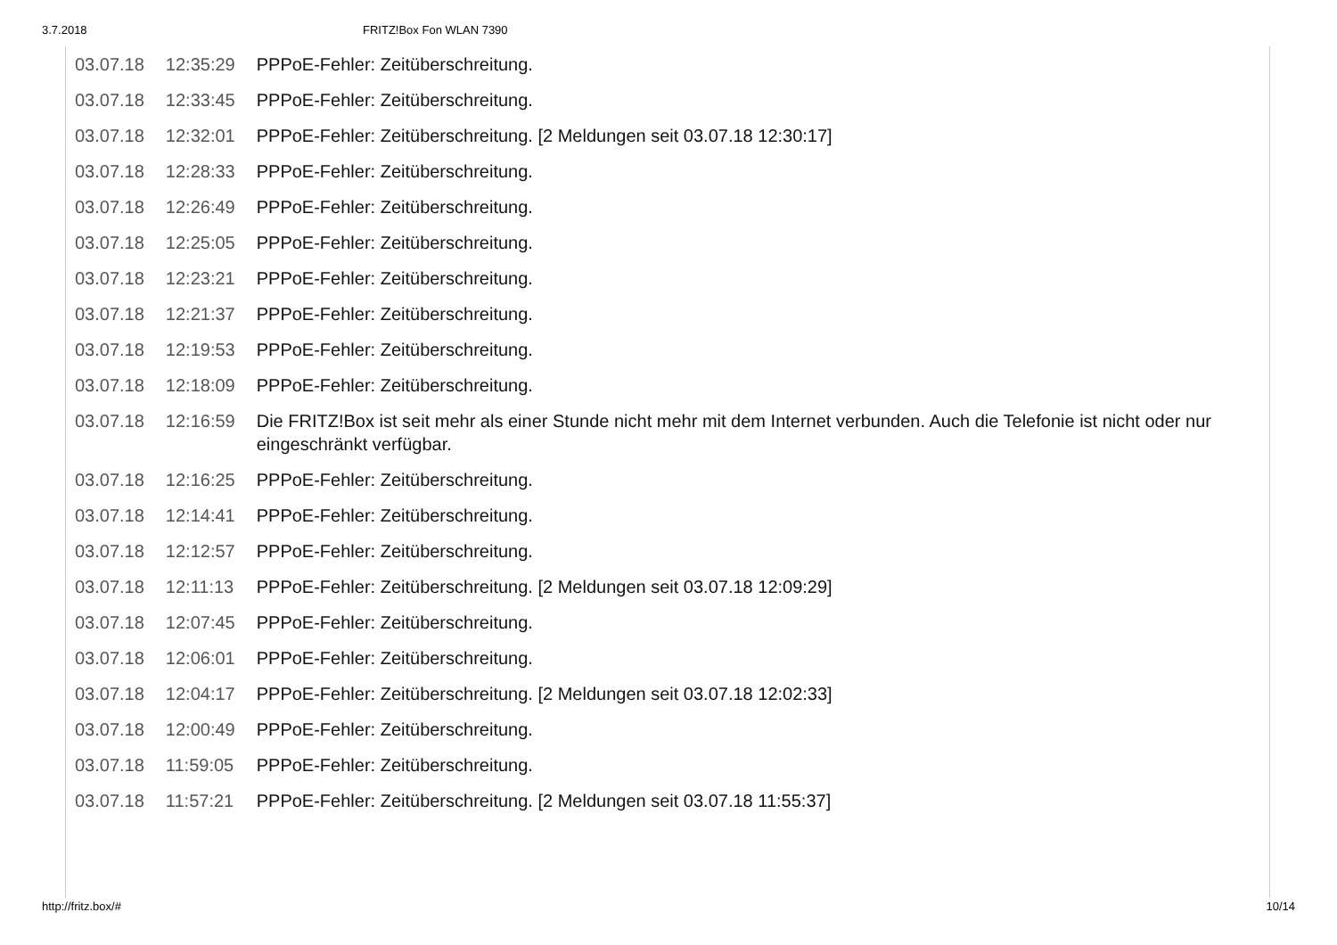3.7.2018 FRITZ!Box Fon WLAN 7390
| 03.07.18 | 12:35:29 | PPPoE-Fehler: Zeitüberschreitung. |
| 03.07.18 | 12:33:45 | PPPoE-Fehler: Zeitüberschreitung. |
| 03.07.18 | 12:32:01 | PPPoE-Fehler: Zeitüberschreitung. [2 Meldungen seit 03.07.18 12:30:17] |
| 03.07.18 | 12:28:33 | PPPoE-Fehler: Zeitüberschreitung. |
| 03.07.18 | 12:26:49 | PPPoE-Fehler: Zeitüberschreitung. |
| 03.07.18 | 12:25:05 | PPPoE-Fehler: Zeitüberschreitung. |
| 03.07.18 | 12:23:21 | PPPoE-Fehler: Zeitüberschreitung. |
| 03.07.18 | 12:21:37 | PPPoE-Fehler: Zeitüberschreitung. |
| 03.07.18 | 12:19:53 | PPPoE-Fehler: Zeitüberschreitung. |
| 03.07.18 | 12:18:09 | PPPoE-Fehler: Zeitüberschreitung. |
| 03.07.18 | 12:16:59 | Die FRITZ!Box ist seit mehr als einer Stunde nicht mehr mit dem Internet verbunden. Auch die Telefonie ist nicht oder nur eingeschränkt verfügbar. |
| 03.07.18 | 12:16:25 | PPPoE-Fehler: Zeitüberschreitung. |
| 03.07.18 | 12:14:41 | PPPoE-Fehler: Zeitüberschreitung. |
| 03.07.18 | 12:12:57 | PPPoE-Fehler: Zeitüberschreitung. |
| 03.07.18 | 12:11:13 | PPPoE-Fehler: Zeitüberschreitung. [2 Meldungen seit 03.07.18 12:09:29] |
| 03.07.18 | 12:07:45 | PPPoE-Fehler: Zeitüberschreitung. |
| 03.07.18 | 12:06:01 | PPPoE-Fehler: Zeitüberschreitung. |
| 03.07.18 | 12:04:17 | PPPoE-Fehler: Zeitüberschreitung. [2 Meldungen seit 03.07.18 12:02:33] |
| 03.07.18 | 12:00:49 | PPPoE-Fehler: Zeitüberschreitung. |
| 03.07.18 | 11:59:05 | PPPoE-Fehler: Zeitüberschreitung. |
| 03.07.18 | 11:57:21 | PPPoE-Fehler: Zeitüberschreitung. [2 Meldungen seit 03.07.18 11:55:37] |
http://fritz.box/# 10/14